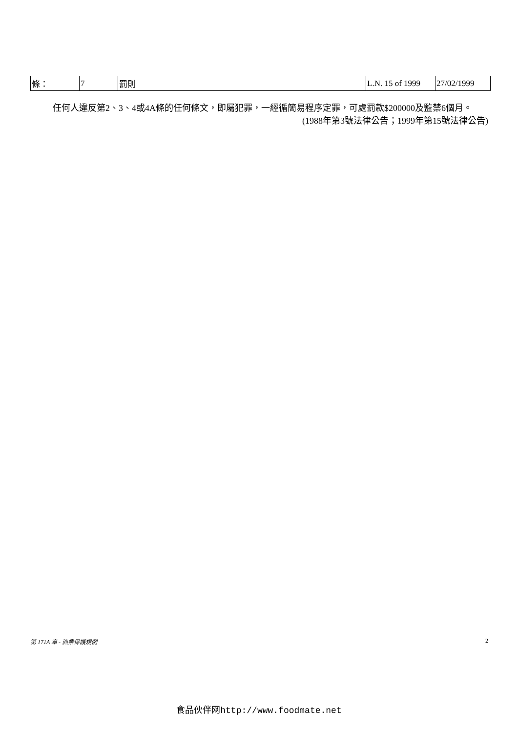| 條： | 7 | 罰則 | L.N. 15 of 1999 | 27/02/1999 |
任何人違反第2、3、4或4A條的任何條文，即屬犯罪，一經循簡易程序定罪，可處罰款$200000及監禁6個月。
(1988年第3號法律公告；1999年第15號法律公告)
第 171A 章 - 漁業保護規例 2
食品伙伴网http://www.foodmate.net